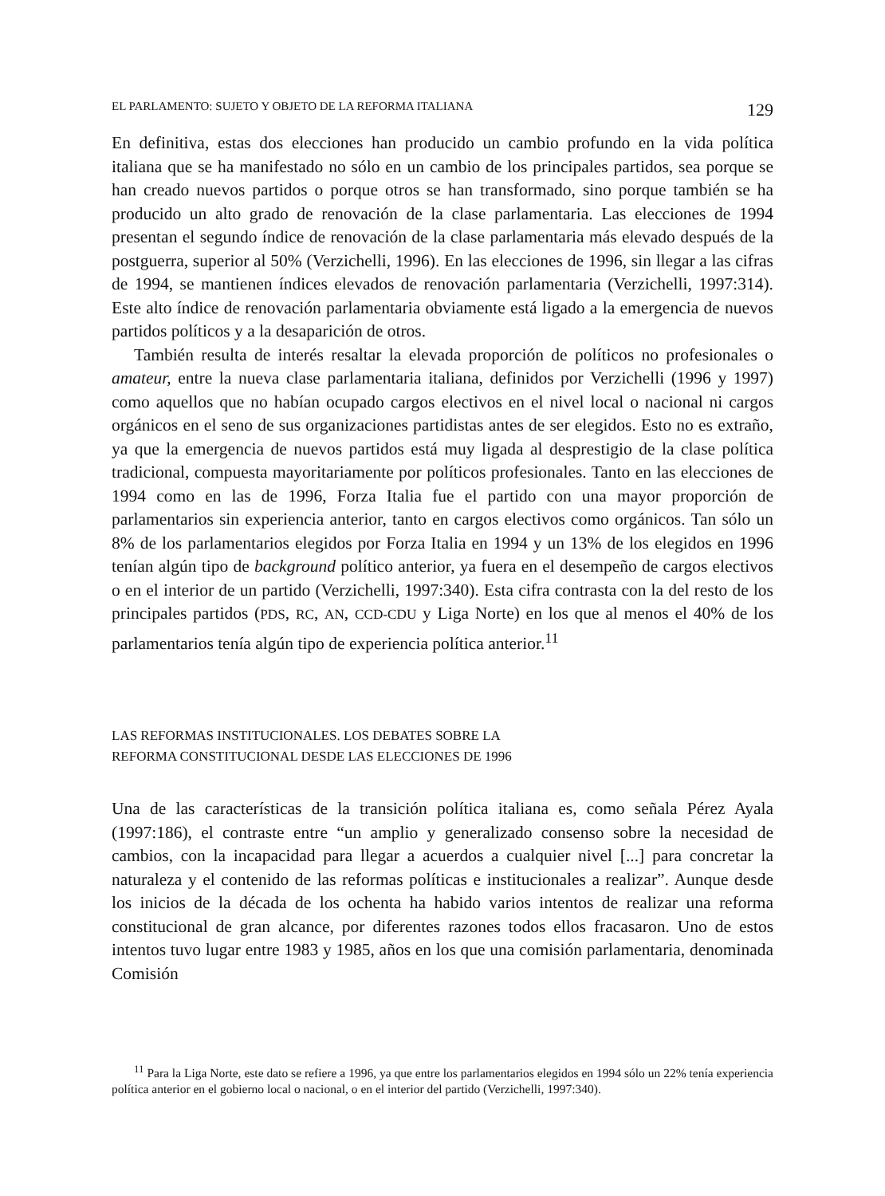EL PARLAMENTO: SUJETO Y OBJETO DE LA REFORMA ITALIANA 129
En definitiva, estas dos elecciones han producido un cambio profundo en la vida política italiana que se ha manifestado no sólo en un cambio de los principales partidos, sea porque se han creado nuevos partidos o porque otros se han transformado, sino porque también se ha producido un alto grado de renovación de la clase parlamentaria. Las elecciones de 1994 presentan el segundo índice de renovación de la clase parlamentaria más elevado después de la postguerra, superior al 50% (Verzichelli, 1996). En las elecciones de 1996, sin llegar a las cifras de 1994, se mantienen índices elevados de renovación parlamentaria (Verzichelli, 1997:314). Este alto índice de renovación parlamentaria obviamente está ligado a la emergencia de nuevos partidos políticos y a la desaparición de otros.
También resulta de interés resaltar la elevada proporción de políticos no profesionales o amateur, entre la nueva clase parlamentaria italiana, definidos por Verzichelli (1996 y 1997) como aquellos que no habían ocupado cargos electivos en el nivel local o nacional ni cargos orgánicos en el seno de sus organizaciones partidistas antes de ser elegidos. Esto no es extraño, ya que la emergencia de nuevos partidos está muy ligada al desprestigio de la clase política tradicional, compuesta mayoritariamente por políticos profesionales. Tanto en las elecciones de 1994 como en las de 1996, Forza Italia fue el partido con una mayor proporción de parlamentarios sin experiencia anterior, tanto en cargos electivos como orgánicos. Tan sólo un 8% de los parlamentarios elegidos por Forza Italia en 1994 y un 13% de los elegidos en 1996 tenían algún tipo de background político anterior, ya fuera en el desempeño de cargos electivos o en el interior de un partido (Verzichelli, 1997:340). Esta cifra contrasta con la del resto de los principales partidos (PDS, RC, AN, CCD-CDU y Liga Norte) en los que al menos el 40% de los parlamentarios tenía algún tipo de experiencia política anterior.<sup>11</sup>
LAS REFORMAS INSTITUCIONALES. LOS DEBATES SOBRE LA
REFORMA CONSTITUCIONAL DESDE LAS ELECCIONES DE 1996
Una de las características de la transición política italiana es, como señala Pérez Ayala (1997:186), el contraste entre “un amplio y generalizado consenso sobre la necesidad de cambios, con la incapacidad para llegar a acuerdos a cualquier nivel [...] para concretar la naturaleza y el contenido de las reformas políticas e institucionales a realizar”. Aunque desde los inicios de la década de los ochenta ha habido varios intentos de realizar una reforma constitucional de gran alcance, por diferentes razones todos ellos fracasaron. Uno de estos intentos tuvo lugar entre 1983 y 1985, años en los que una comisión parlamentaria, denominada Comisión
<sup>11</sup> Para la Liga Norte, este dato se refiere a 1996, ya que entre los parlamentarios elegidos en 1994 sólo un 22% tenía experiencia política anterior en el gobierno local o nacional, o en el interior del partido (Verzichelli, 1997:340).